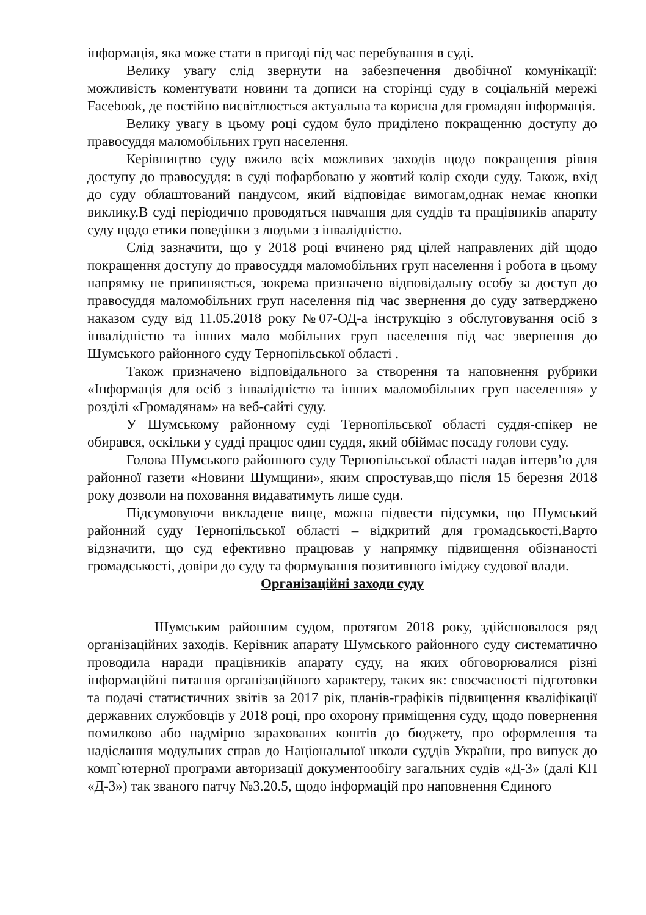інформація, яка може стати в пригоді під час перебування в суді.
Велику увагу слід звернути на забезпечення двобічної комунікації: можливість коментувати новини та дописи на сторінці суду в соціальній мережі Facebook, де постійно висвітлюється актуальна та корисна для громадян інформація.
Велику увагу в цьому році судом було приділено покращенню доступу до правосуддя маломобільних груп населення.
Керівництво суду вжило всіх можливих заходів щодо покращення рівня доступу до правосуддя: в суді пофарбовано у жовтий колір сходи суду. Також, вхід до суду облаштований пандусом, який відповідає вимогам,однак немає кнопки виклику.В суді періодично проводяться навчання для суддів та працівників апарату суду щодо етики поведінки з людьми з інвалідністю.
Слід зазначити, що у 2018 році вчинено ряд цілей направлених дій щодо покращення доступу до правосуддя маломобільних груп населення і робота в цьому напрямку не припиняється, зокрема призначено відповідальну особу за доступ до правосуддя маломобільних груп населення під час звернення до суду затверджено наказом суду від 11.05.2018 року №07-ОД-а інструкцію з обслуговування осіб з інвалідністю та інших мало мобільних груп населення під час звернення до Шумського районного суду Тернопільської області .
Також призначено відповідального за створення та наповнення рубрики «Інформація для осіб з інвалідністю та інших маломобільних груп населення» у розділі «Громадянам» на веб-сайті суду.
У Шумському районному суді Тернопільської області суддя-спікер не обирався, оскільки у судді працює один суддя, який обіймає посаду голови суду.
Голова Шумського районного суду Тернопільської області надав інтерв’ю для районної газети «Новини Шумщини», яким спростував,що після 15 березня 2018 року дозволи на поховання видаватимуть лише суди.
Підсумовуючи викладене вище, можна підвести підсумки, що Шумський районний суду Тернопільської області – відкритий для громадськості.Варто відзначити, що суд ефективно працював у напрямку підвищення обізнаності громадськості, довіри до суду та формування позитивного іміджу судової влади.
Організаційні заходи суду
Шумським районним судом, протягом 2018 року, здійснювалося ряд організаційних заходів. Керівник апарату Шумського районного суду систематично проводила наради працівників апарату суду, на яких обговорювалися різні інформаційні питання організаційного характеру, таких як: своєчасності підготовки та подачі статистичних звітів за 2017 рік, планів-графіків підвищення кваліфікації державних службовців у 2018 році, про охорону приміщення суду, щодо повернення помилково або надмірно зарахованих коштів до бюджету, про оформлення та надіслання модульних справ до Національної школи суддів України, про випуск до комп`ютерної програми авторизації документообігу загальних судів «Д-3» (далі КП «Д-3») так званого патчу №3.20.5, щодо інформацій про наповнення Єдиного